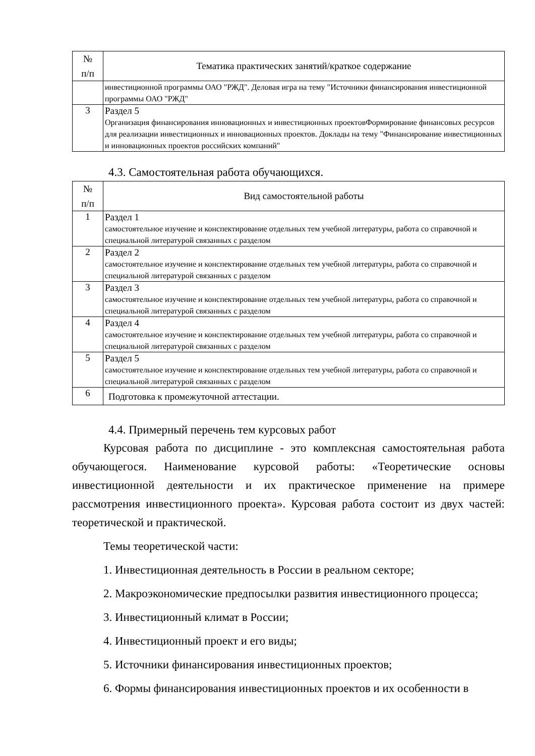| № п/п | Тематика практических занятий/краткое содержание |
| --- | --- |
| | инвестиционной программы ОАО "РЖД". Деловая игра на тему "Источники финансирования инвестиционной программы ОАО "РЖД" |
| 3 | Раздел 5 Организация финансирования инновационных и инвестиционных проектовФормирование финансовых ресурсов для реализации инвестиционных и инновационных проектов. Доклады на тему "Финансирование инвестиционных и инновационных проектов российских компаний" |
4.3. Самостоятельная работа обучающихся.
| № п/п | Вид самостоятельной работы |
| --- | --- |
| 1 | Раздел 1 самостоятельное изучение и конспектирование отдельных тем учебной литературы, работа со справочной и специальной литературой связанных с разделом |
| 2 | Раздел 2 самостоятельное изучение и конспектирование отдельных тем учебной литературы, работа со справочной и специальной литературой связанных с разделом |
| 3 | Раздел 3 самостоятельное изучение и конспектирование отдельных тем учебной литературы, работа со справочной и специальной литературой связанных с разделом |
| 4 | Раздел 4 самостоятельное изучение и конспектирование отдельных тем учебной литературы, работа со справочной и специальной литературой связанных с разделом |
| 5 | Раздел 5 самостоятельное изучение и конспектирование отдельных тем учебной литературы, работа со справочной и специальной литературой связанных с разделом |
| 6 | Подготовка к промежуточной аттестации. |
4.4. Примерный перечень тем курсовых работ
Курсовая работа по дисциплине - это комплексная самостоятельная работа обучающегося. Наименование курсовой работы: «Теоретические основы инвестиционной деятельности и их практическое применение на примере рассмотрения инвестиционного проекта». Курсовая работа состоит из двух частей: теоретической и практической.
Темы теоретической части:
1. Инвестиционная деятельность в России в реальном секторе;
2. Макроэкономические предпосылки развития инвестиционного процесса;
3. Инвестиционный климат в России;
4. Инвестиционный проект и его виды;
5. Источники финансирования инвестиционных проектов;
6. Формы финансирования инвестиционных проектов и их особенности в